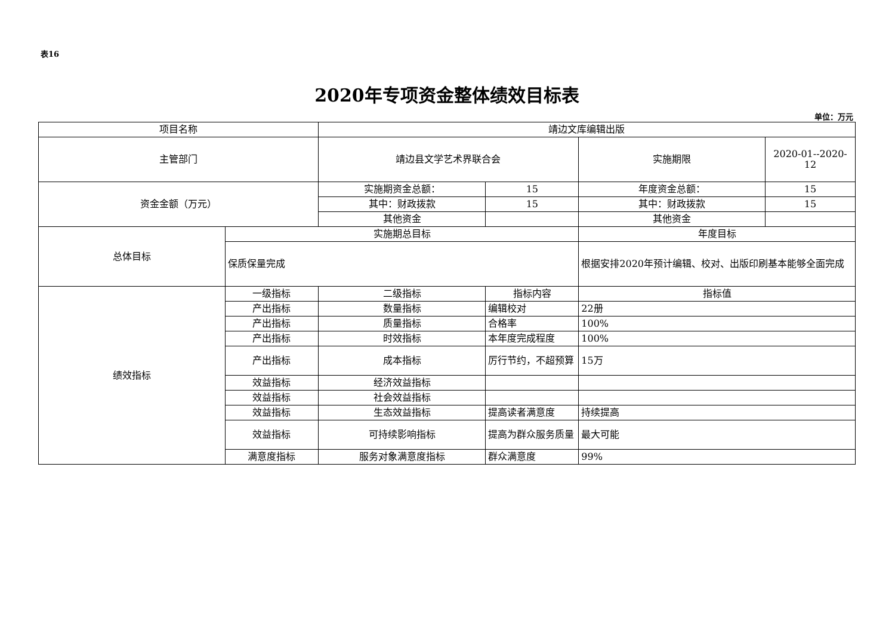表16
2020年专项资金整体绩效目标表
单位：万元
| 项目名称 | | 靖边文库编辑出版 | | | |
| 主管部门 | | 靖边县文学艺术界联合会 | | 实施期限 | 2020-01--2020-12 |
| 资金金额（万元） | | 实施期资金总额： | 15 | 年度资金总额： | 15 |
| | | 其中：财政拨款 | 15 | 其中：财政拨款 | 15 |
| | | 其他资金 | | 其他资金 | |
| 总体目标 | 实施期总目标 | | | 年度目标 | |
| | 保质保量完成 | | | 根据安排2020年预计编辑、校对、出版印刷基本能够全面完成 | |
| 绩效指标 | 一级指标 | 二级指标 | 指标内容 | 指标值 | |
| | 产出指标 | 数量指标 | 编辑校对 | 22册 | |
| | 产出指标 | 质量指标 | 合格率 | 100% | |
| | 产出指标 | 时效指标 | 本年度完成程度 | 100% | |
| | 产出指标 | 成本指标 | 厉行节约，不超预算 | 15万 | |
| | 效益指标 | 经济效益指标 | | | |
| | 效益指标 | 社会效益指标 | | | |
| | 效益指标 | 生态效益指标 | 提高读者满意度 | 持续提高 | |
| | 效益指标 | 可持续影响指标 | 提高为群众服务质量 | 最大可能 | |
| | 满意度指标 | 服务对象满意度指标 | 群众满意度 | 99% | |